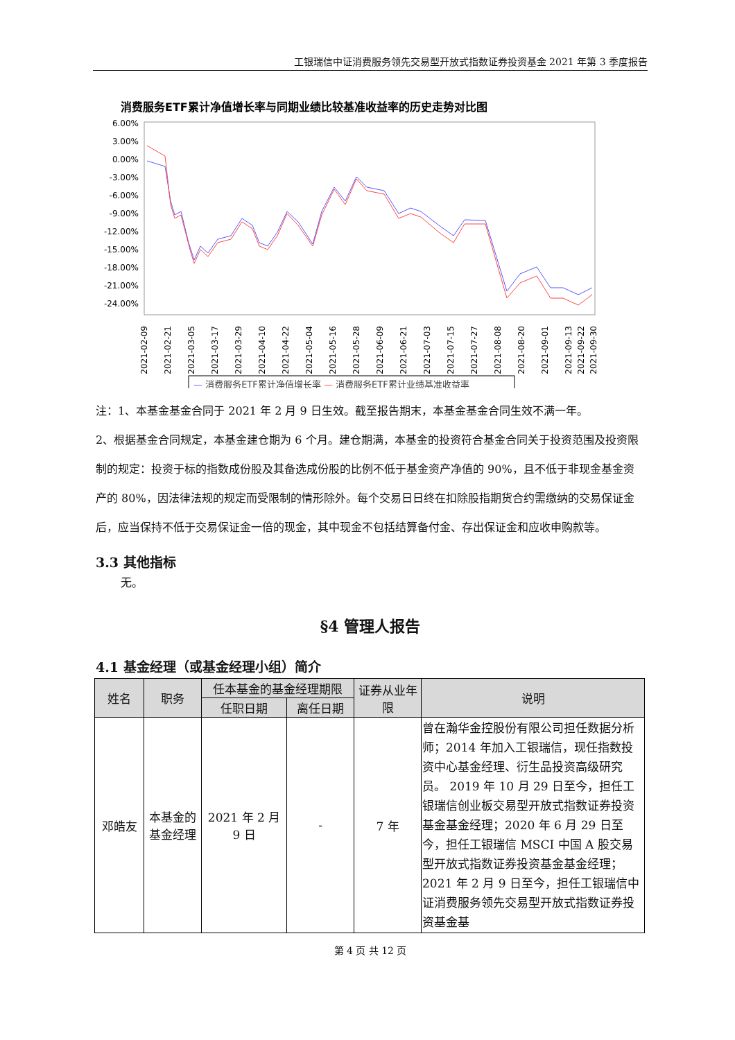工银瑞信中证消费服务领先交易型开放式指数证券投资基金 2021 年第 3 季度报告
消费服务ETF累计净值增长率与同期业绩比较基准收益率的历史走势对比图
6.00%
3.00%
0.00%
-3.00%
-6.00%
-9.00%
-12.00%
-15.00%
-18.00%
-21.00%
-24.00%
2021-02-09
2021-02-21
2021-03-05
2021-03-17
2021-03-29
2021-04-10
2021-04-22
2021-05-04
2021-05-16
2021-05-28
2021-06-09
2021-06-21
2021-07-03
2021-07-15
2021-07-27
2021-08-08
2021-08-20
2021-09-01
2021-09-13
2021-09-22
2021-09-30
— 消费服务ETF累计净值增长率 — 消费服务ETF累计业绩基准收益率
注：1、本基金基金合同于 2021 年 2 月 9 日生效。截至报告期末，本基金基金合同生效不满一年。
2、根据基金合同规定，本基金建仓期为 6 个月。建仓期满，本基金的投资符合基金合同关于投资范围及投资限制的规定：投资于标的指数成份股及其备选成份股的比例不低于基金资产净值的 90%，且不低于非现金基金资产的 80%，因法律法规的规定而受限制的情形除外。每个交易日日终在扣除股指期货合约需缴纳的交易保证金后，应当保持不低于交易保证金一倍的现金，其中现金不包括结算备付金、存出保证金和应收申购款等。
3.3 其他指标
无。
§4 管理人报告
4.1 基金经理（或基金经理小组）简介
| 姓名 | 职务 | 任本基金的基金经理期限 | | 证券从业年限 | 说明 |
| --- | --- | --- | --- | --- | --- |
| | | 任职日期 | 离任日期 | | |
| 邓皓友 | 本基金的基金经理 | 2021 年 2 月 9 日 | - | 7 年 | 曾在瀚华金控股份有限公司担任数据分析师；2014 年加入工银瑞信，现任指数投资中心基金经理、衍生品投资高级研究员。 2019 年 10 月 29 日至今，担任工银瑞信创业板交易型开放式指数证券投资基金基金经理；2020 年 6 月 29 日至今，担任工银瑞信 MSCI 中国 A 股交易型开放式指数证券投资基金基金经理；2021 年 2 月 9 日至今，担任工银瑞信中证消费服务领先交易型开放式指数证券投资基金基 |
第 4 页 共 12 页